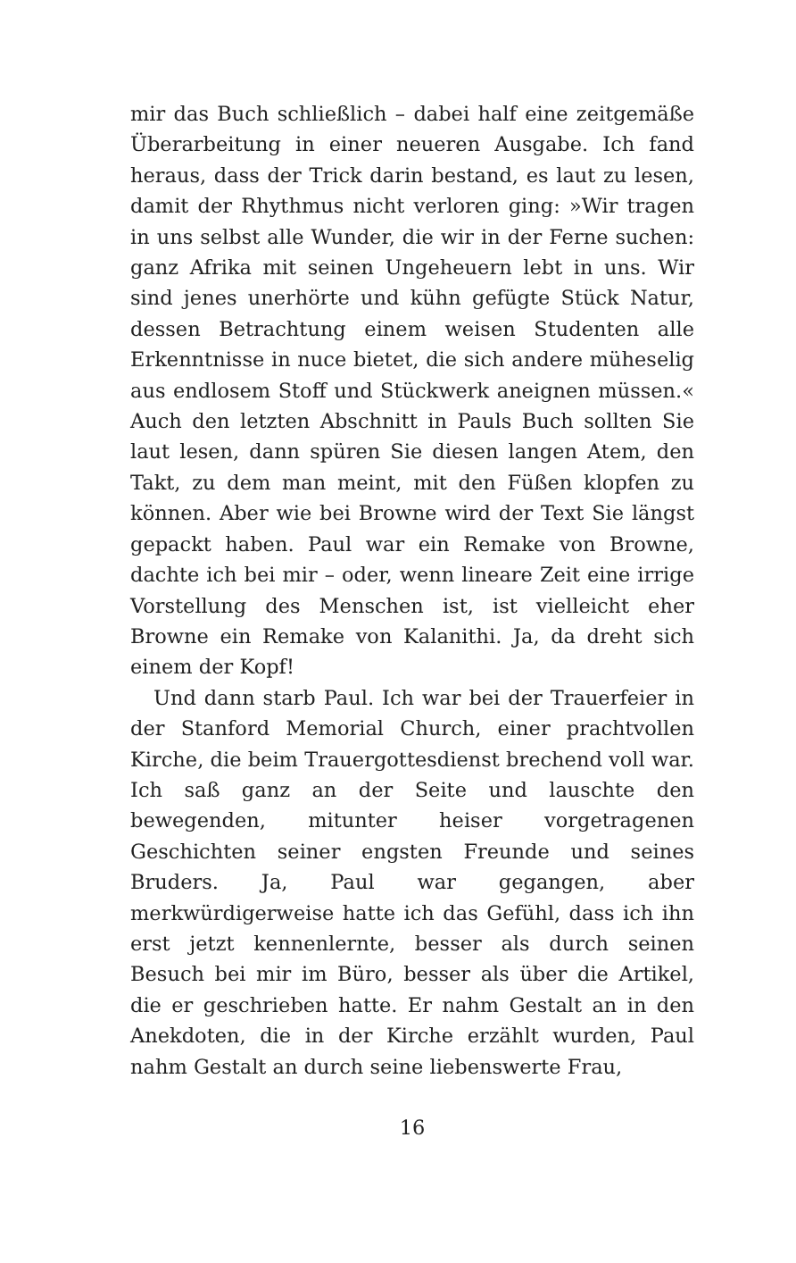mir das Buch schließlich – dabei half eine zeitgemäße Überarbeitung in einer neueren Ausgabe. Ich fand heraus, dass der Trick darin bestand, es laut zu lesen, damit der Rhythmus nicht verloren ging: »Wir tragen in uns selbst alle Wunder, die wir in der Ferne suchen: ganz Afrika mit seinen Ungeheuern lebt in uns. Wir sind jenes unerhörte und kühn gefügte Stück Natur, dessen Betrachtung einem weisen Studenten alle Erkenntnisse in nuce bietet, die sich andere müheselig aus endlosem Stoff und Stückwerk aneignen müssen.« Auch den letzten Abschnitt in Pauls Buch sollten Sie laut lesen, dann spüren Sie diesen langen Atem, den Takt, zu dem man meint, mit den Füßen klopfen zu können. Aber wie bei Browne wird der Text Sie längst gepackt haben. Paul war ein Remake von Browne, dachte ich bei mir – oder, wenn lineare Zeit eine irrige Vorstellung des Menschen ist, ist vielleicht eher Browne ein Remake von Kalanithi. Ja, da dreht sich einem der Kopf!
Und dann starb Paul. Ich war bei der Trauerfeier in der Stanford Memorial Church, einer prachtvollen Kirche, die beim Trauergottesdienst brechend voll war. Ich saß ganz an der Seite und lauschte den bewegenden, mitunter heiser vorgetragenen Geschichten seiner engsten Freunde und seines Bruders. Ja, Paul war gegangen, aber merkwürdigerweise hatte ich das Gefühl, dass ich ihn erst jetzt kennenlernte, besser als durch seinen Besuch bei mir im Büro, besser als über die Artikel, die er geschrieben hatte. Er nahm Gestalt an in den Anekdoten, die in der Kirche erzählt wurden, Paul nahm Gestalt an durch seine liebenswerte Frau,
16